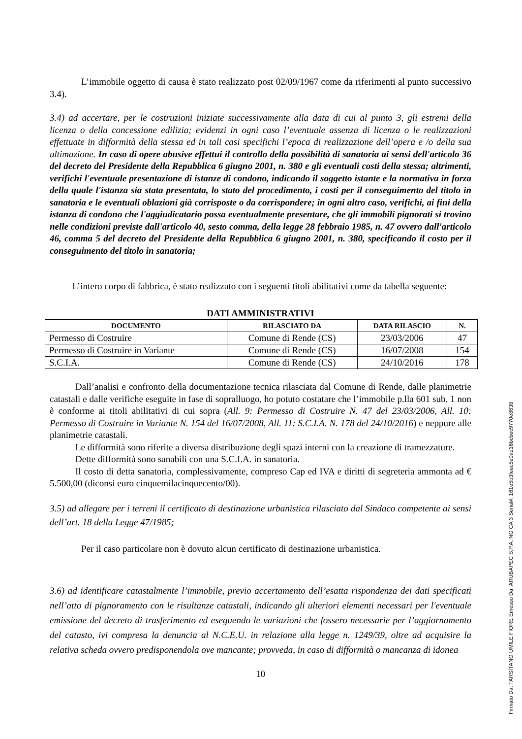L’immobile oggetto di causa è stato realizzato post 02/09/1967 come da riferimenti al punto successivo 3.4).
3.4) ad accertare, per le costruzioni iniziate successivamente alla data di cui al punto 3, gli estremi della licenza o della concessione edilizia; evidenzi in ogni caso l’eventuale assenza di licenza o le realizzazioni effettuate in difformità della stessa ed in tali casi specifichi l’epoca di realizzazione dell’opera e /o della sua ultimazione. In caso di opere abusive effettui il controllo della possibilità di sanatoria ai sensi dell'articolo 36 del decreto del Presidente della Repubblica 6 giugno 2001, n. 380 e gli eventuali costi della stessa; altrimenti, verifichi l'eventuale presentazione di istanze di condono, indicando il soggetto istante e la normativa in forza della quale l'istanza sia stata presentata, lo stato del procedimento, i costi per il conseguimento del titolo in sanatoria e le eventuali oblazioni già corrisposte o da corrispondere; in ogni altro caso, verifichi, ai fini della istanza di condono che l'aggiudicatario possa eventualmente presentare, che gli immobili pignorati si trovino nelle condizioni previste dall'articolo 40, sesto comma, della legge 28 febbraio 1985, n. 47 ovvero dall'articolo 46, comma 5 del decreto del Presidente della Repubblica 6 giugno 2001, n. 380, specificando il costo per il conseguimento del titolo in sanatoria;
L’intero corpo di fabbrica, è stato realizzato con i seguenti titoli abilitativi come da tabella seguente:
DATI AMMINISTRATIVI
| DOCUMENTO | RILASCIATO DA | DATA RILASCIO | N. |
| --- | --- | --- | --- |
| Permesso di Costruire | Comune di Rende (CS) | 23/03/2006 | 47 |
| Permesso di Costruire in Variante | Comune di Rende (CS) | 16/07/2008 | 154 |
| S.C.I.A. | Comune di Rende (CS) | 24/10/2016 | 178 |
Dall’analisi e confronto della documentazione tecnica rilasciata dal Comune di Rende, dalle planimetrie catastali e dalle verifiche eseguite in fase di sopralluogo, ho potuto costatare che l’immobile p.lla 601 sub. 1 non è conforme ai titoli abilitativi di cui sopra (All. 9: Permesso di Costruire N. 47 del 23/03/2006, All. 10: Permesso di Costruire in Variante N. 154 del 16/07/2008, All. 11: S.C.I.A. N. 178 del 24/10/2016) e neppure alle planimetrie catastali.
Le difformità sono riferite a diversa distribuzione degli spazi interni con la creazione di tramezzature.
Dette difformità sono sanabili con una S.C.I.A. in sanatoria.
Il costo di detta sanatoria, complessivamente, compreso Cap ed IVA e diritti di segreteria ammonta ad € 5.500,00 (diconsi euro cinquemilacinquecento/00).
3.5) ad allegare per i terreni il certificato di destinazione urbanistica rilasciato dal Sindaco competente ai sensi dell’art. 18 della Legge 47/1985;
Per il caso particolare non è dovuto alcun certificato di destinazione urbanistica.
3.6) ad identificare catastalmente l’immobile, previo accertamento dell’esatta rispondenza dei dati specificati nell’atto di pignoramento con le risultanze catastali, indicando gli ulteriori elementi necessari per l'eventuale emissione del decreto di trasferimento ed eseguendo le variazioni che fossero necessarie per l’aggiornamento del catasto, ivi compresa la denuncia al N.C.E.U. in relazione alla legge n. 1249/39, oltre ad acquisire la relativa scheda ovvero predisponendola ove mancante; provveda, in caso di difformità o mancanza di idonea
10
Firmato Da: TARSITANO UMILE FIORE Emesso Da: ARUBAPEC S.P.A. NG CA 3 Serial#: 161e5b3feac5e0ad16bcbec9770e8638